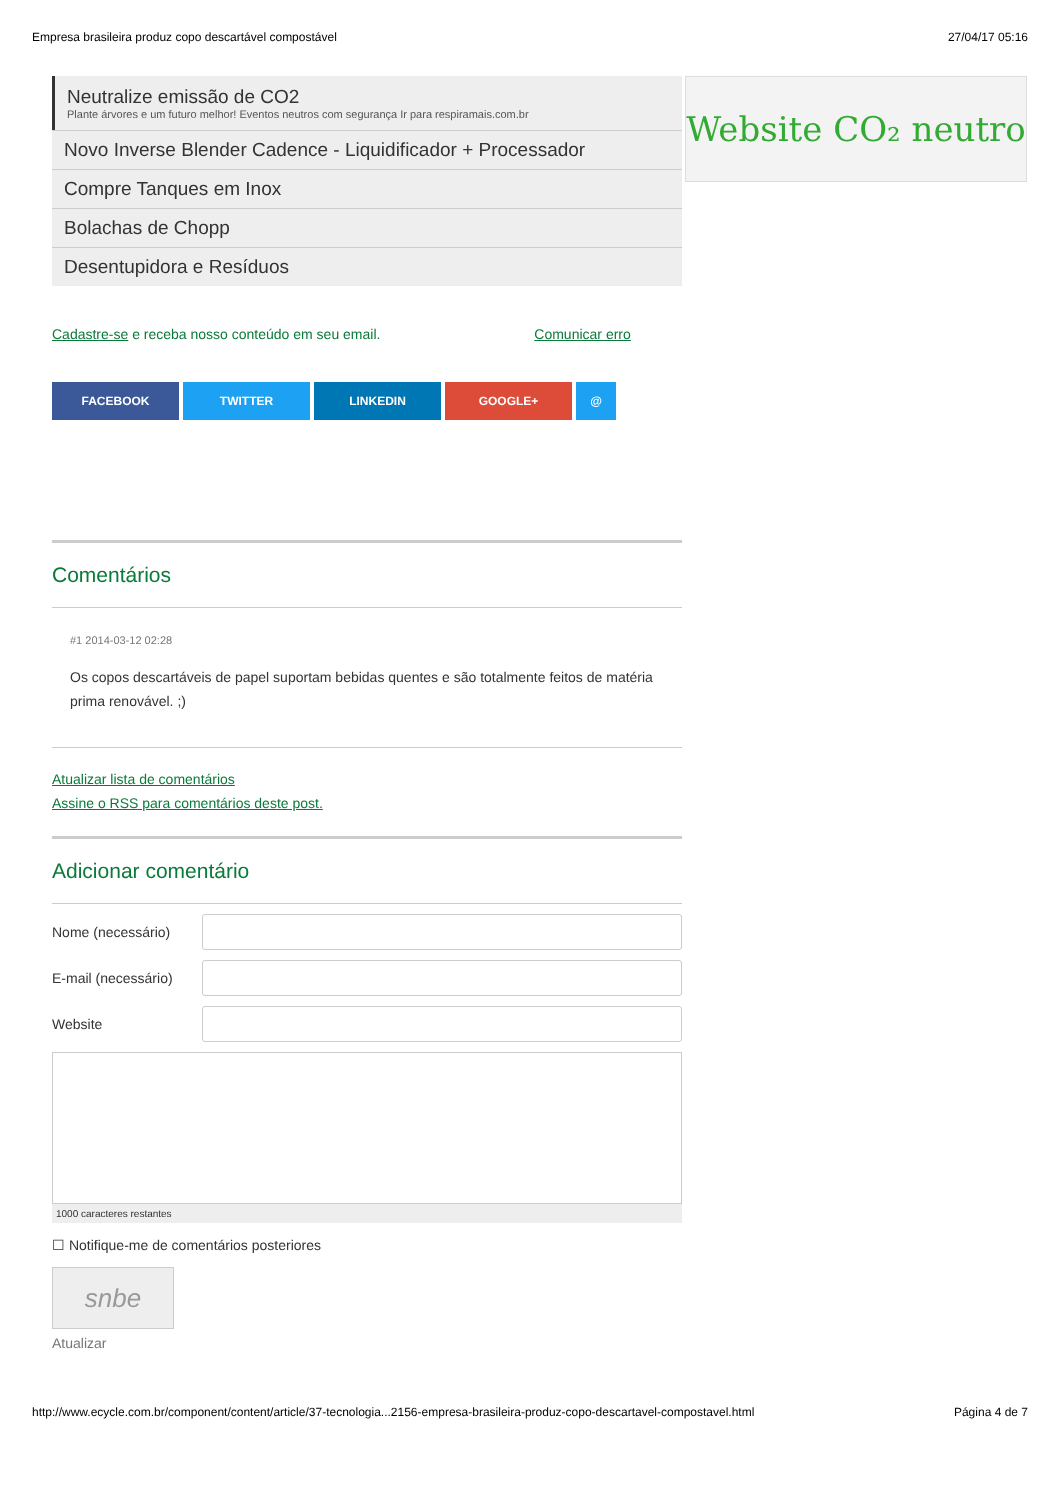Empresa brasileira produz copo descartável compostável 27/04/17 05:16
Website CO₂ neutro
Neutralize emissão de CO2
Plante árvores e um futuro melhor! Eventos neutros com segurança Ir para respiramais.com.br
Novo Inverse Blender Cadence - Liquidificador + Processador
Compre Tanques em Inox
Bolachas de Chopp
Desentupidora e Resíduos
Cadastre-se e receba nosso conteúdo em seu email. Comunicar erro
FACEBOOK TWITTER LINKEDIN GOOGLE+ @
Comentários
#1 2014-03-12 02:28
Os copos descartáveis de papel suportam bebidas quentes e são totalmente feitos de matéria prima renovável. ;)
Atualizar lista de comentários
Assine o RSS para comentários deste post.
Adicionar comentário
Nome (necessário)
E-mail (necessário)
Website
1000 caracteres restantes
☐ Notifique-me de comentários posteriores
snbe
Atualizar
http://www.ecycle.com.br/component/content/article/37-tecnologia...2156-empresa-brasileira-produz-copo-descartavel-compostavel.html Página 4 de 7